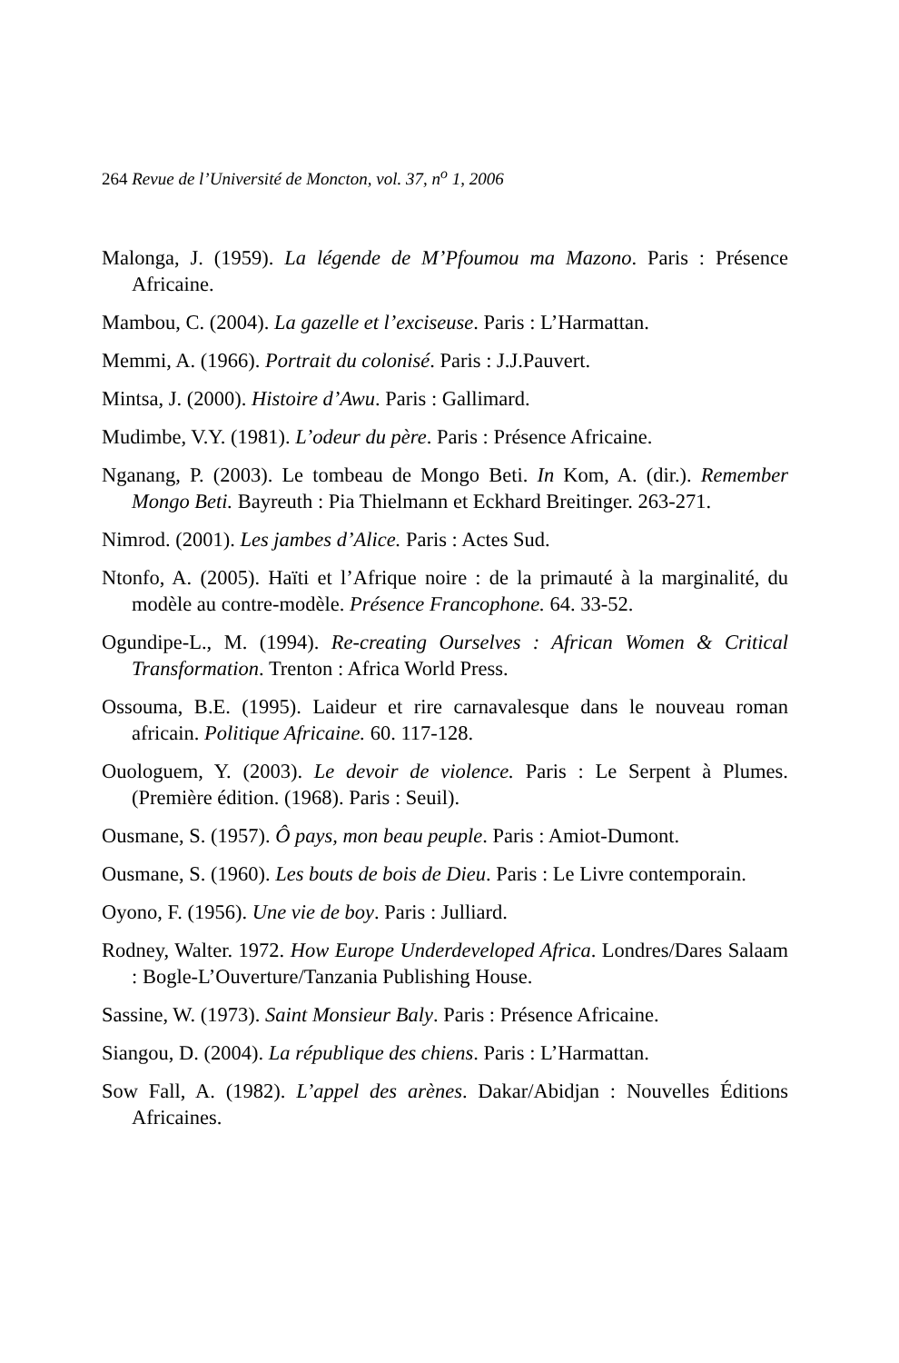264 Revue de l’Université de Moncton, vol. 37, n<sup>o</sup> 1, 2006
Malonga, J. (1959). La légende de M’Pfoumou ma Mazono. Paris : Présence Africaine.
Mambou, C. (2004). La gazelle et l’exciseuse. Paris : L’Harmattan.
Memmi, A. (1966). Portrait du colonisé. Paris : J.J.Pauvert.
Mintsa, J. (2000). Histoire d’Awu. Paris : Gallimard.
Mudimbe, V.Y. (1981). L’odeur du père. Paris : Présence Africaine.
Nganang, P. (2003). Le tombeau de Mongo Beti. In Kom, A. (dir.). Remember Mongo Beti. Bayreuth : Pia Thielmann et Eckhard Breitinger. 263-271.
Nimrod. (2001). Les jambes d’Alice. Paris : Actes Sud.
Ntonfo, A. (2005). Haïti et l’Afrique noire : de la primauté à la marginalité, du modèle au contre-modèle. Présence Francophone. 64. 33-52.
Ogundipe-L., M. (1994). Re-creating Ourselves : African Women & Critical Transformation. Trenton : Africa World Press.
Ossouma, B.E. (1995). Laideur et rire carnavalesque dans le nouveau roman africain. Politique Africaine. 60. 117-128.
Ouologuem, Y. (2003). Le devoir de violence. Paris : Le Serpent à Plumes. (Première édition. (1968). Paris : Seuil).
Ousmane, S. (1957). Ô pays, mon beau peuple. Paris : Amiot-Dumont.
Ousmane, S. (1960). Les bouts de bois de Dieu. Paris : Le Livre contemporain.
Oyono, F. (1956). Une vie de boy. Paris : Julliard.
Rodney, Walter. 1972. How Europe Underdeveloped Africa. Londres/Dares Salaam : Bogle-L’Ouverture/Tanzania Publishing House.
Sassine, W. (1973). Saint Monsieur Baly. Paris : Présence Africaine.
Siangou, D. (2004). La république des chiens. Paris : L’Harmattan.
Sow Fall, A. (1982). L’appel des arènes. Dakar/Abidjan : Nouvelles Éditions Africaines.